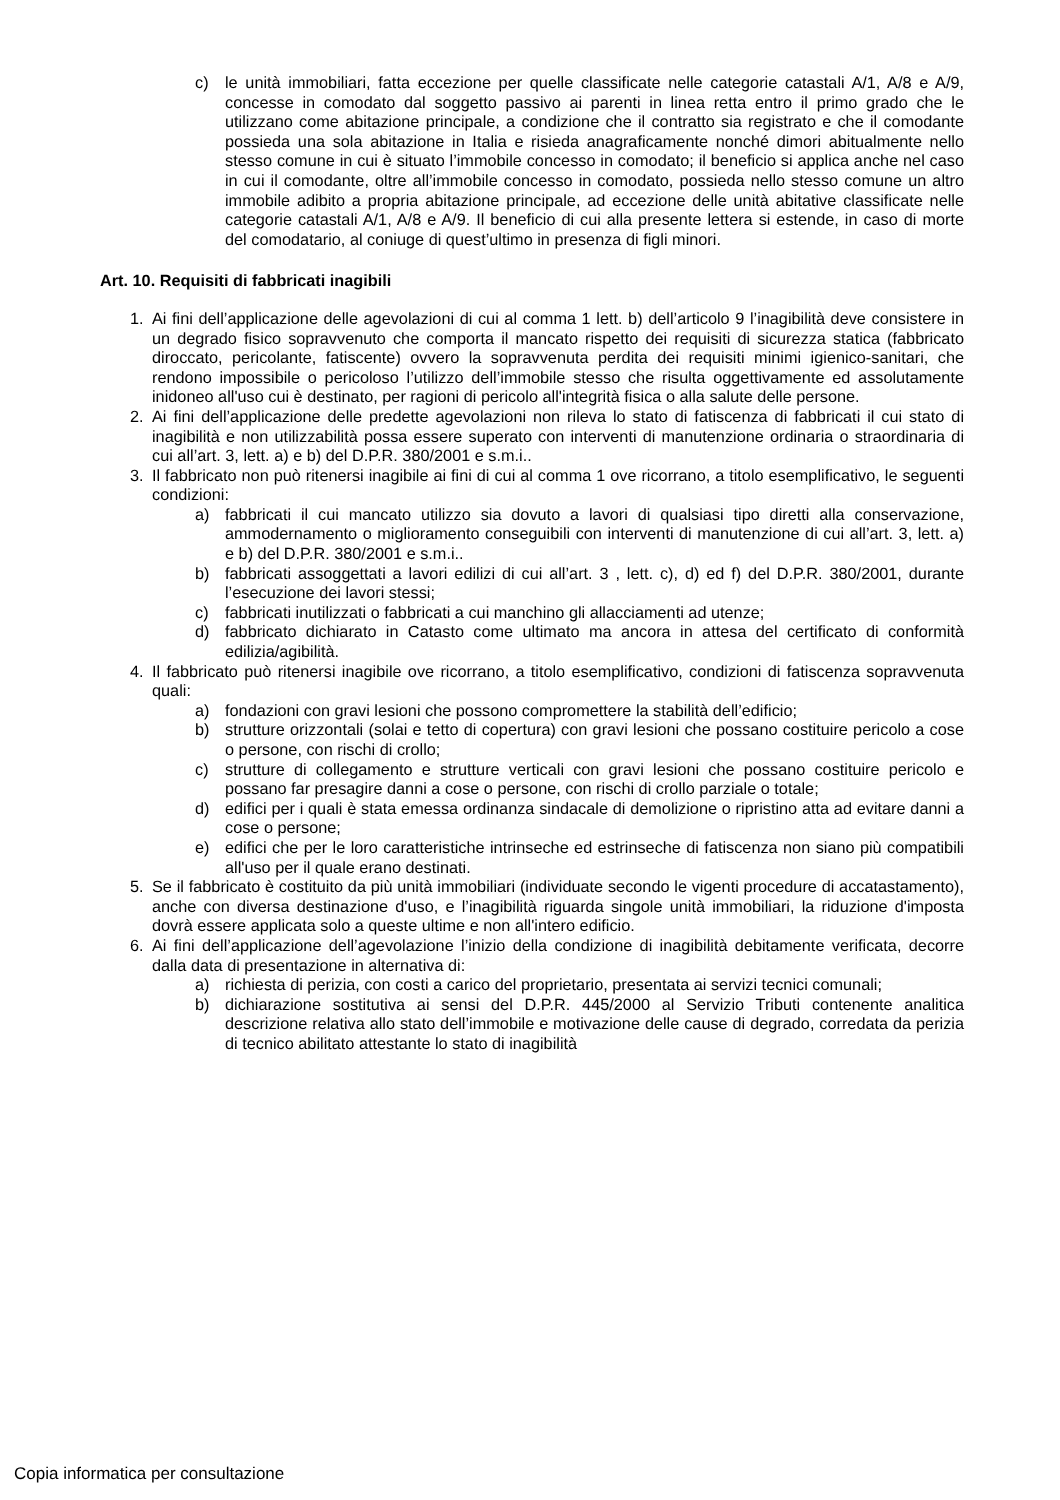c) le unità immobiliari, fatta eccezione per quelle classificate nelle categorie catastali A/1, A/8 e A/9, concesse in comodato dal soggetto passivo ai parenti in linea retta entro il primo grado che le utilizzano come abitazione principale, a condizione che il contratto sia registrato e che il comodante possieda una sola abitazione in Italia e risieda anagraficamente nonché dimori abitualmente nello stesso comune in cui è situato l’immobile concesso in comodato; il beneficio si applica anche nel caso in cui il comodante, oltre all’immobile concesso in comodato, possieda nello stesso comune un altro immobile adibito a propria abitazione principale, ad eccezione delle unità abitative classificate nelle categorie catastali A/1, A/8 e A/9. Il beneficio di cui alla presente lettera si estende, in caso di morte del comodatario, al coniuge di quest’ultimo in presenza di figli minori.
Art. 10. Requisiti di fabbricati inagibili
1. Ai fini dell’applicazione delle agevolazioni di cui al comma 1 lett. b) dell’articolo 9 l’inagibilità deve consistere in un degrado fisico sopravvenuto che comporta il mancato rispetto dei requisiti di sicurezza statica (fabbricato diroccato, pericolante, fatiscente) ovvero la sopravvenuta perdita dei requisiti minimi igienico-sanitari, che rendono impossibile o pericoloso l’utilizzo dell’immobile stesso che risulta oggettivamente ed assolutamente inidoneo all'uso cui è destinato, per ragioni di pericolo all'integrità fisica o alla salute delle persone.
2. Ai fini dell’applicazione delle predette agevolazioni non rileva lo stato di fatiscenza di fabbricati il cui stato di inagibilità e non utilizzabilità possa essere superato con interventi di manutenzione ordinaria o straordinaria di cui all’art. 3, lett. a) e b) del D.P.R. 380/2001 e s.m.i..
3. Il fabbricato non può ritenersi inagibile ai fini di cui al comma 1 ove ricorrano, a titolo esemplificativo, le seguenti condizioni:
a) fabbricati il cui mancato utilizzo sia dovuto a lavori di qualsiasi tipo diretti alla conservazione, ammodernamento o miglioramento conseguibili con interventi di manutenzione di cui all’art. 3, lett. a) e b) del D.P.R. 380/2001 e s.m.i..
b) fabbricati assoggettati a lavori edilizi di cui all’art. 3 , lett. c), d) ed f) del D.P.R. 380/2001, durante l’esecuzione dei lavori stessi;
c) fabbricati inutilizzati o fabbricati a cui manchino gli allacciamenti ad utenze;
d) fabbricato dichiarato in Catasto come ultimato ma ancora in attesa del certificato di conformità edilizia/agibilità.
4. Il fabbricato può ritenersi inagibile ove ricorrano, a titolo esemplificativo, condizioni di fatiscenza sopravvenuta quali:
a) fondazioni con gravi lesioni che possono compromettere la stabilità dell’edificio;
b) strutture orizzontali (solai e tetto di copertura) con gravi lesioni che possano costituire pericolo a cose o persone, con rischi di crollo;
c) strutture di collegamento e strutture verticali con gravi lesioni che possano costituire pericolo e possano far presagire danni a cose o persone, con rischi di crollo parziale o totale;
d) edifici per i quali è stata emessa ordinanza sindacale di demolizione o ripristino atta ad evitare danni a cose o persone;
e) edifici che per le loro caratteristiche intrinseche ed estrinseche di fatiscenza non siano più compatibili all'uso per il quale erano destinati.
5. Se il fabbricato è costituito da più unità immobiliari (individuate secondo le vigenti procedure di accatastamento), anche con diversa destinazione d'uso, e l’inagibilità riguarda singole unità immobiliari, la riduzione d'imposta dovrà essere applicata solo a queste ultime e non all'intero edificio.
6. Ai fini dell’applicazione dell’agevolazione l’inizio della condizione di inagibilità debitamente verificata, decorre dalla data di presentazione in alternativa di:
a) richiesta di perizia, con costi a carico del proprietario, presentata ai servizi tecnici comunali;
b) dichiarazione sostitutiva ai sensi del D.P.R. 445/2000 al Servizio Tributi contenente analitica descrizione relativa allo stato dell’immobile e motivazione delle cause di degrado, corredata da perizia di tecnico abilitato attestante lo stato di inagibilità
Copia informatica per consultazione